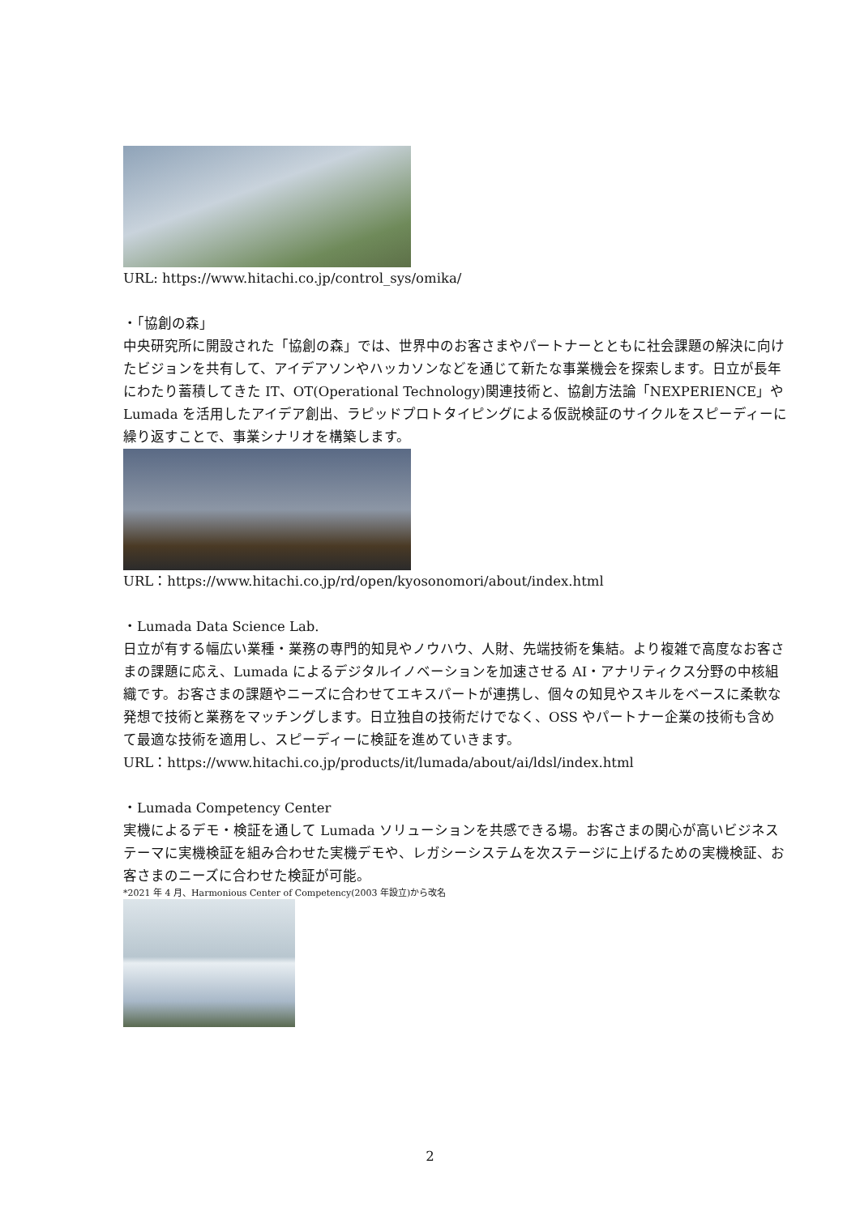URL: https://www.hitachi.co.jp/control_sys/omika/
・「協創の森」
中央研究所に開設された「協創の森」では、世界中のお客さまやパートナーとともに社会課題の解決に向けたビジョンを共有して、アイデアソンやハッカソンなどを通じて新たな事業機会を探索します。日立が長年にわたり蓄積してきた IT、OT(Operational Technology)関連技術と、協創方法論「NEXPERIENCE」や Lumada を活用したアイデア創出、ラピッドプロトタイピングによる仮説検証のサイクルをスピーディーに繰り返すことで、事業シナリオを構築します。
URL：https://www.hitachi.co.jp/rd/open/kyosonomori/about/index.html
・Lumada Data Science Lab.
日立が有する幅広い業種・業務の専門的知見やノウハウ、人財、先端技術を集結。より複雑で高度なお客さまの課題に応え、Lumada によるデジタルイノベーションを加速させる AI・アナリティクス分野の中核組織です。お客さまの課題やニーズに合わせてエキスパートが連携し、個々の知見やスキルをベースに柔軟な発想で技術と業務をマッチングします。日立独自の技術だけでなく、OSS やパートナー企業の技術も含めて最適な技術を適用し、スピーディーに検証を進めていきます。
URL：https://www.hitachi.co.jp/products/it/lumada/about/ai/ldsl/index.html
・Lumada Competency Center
実機によるデモ・検証を通して Lumada ソリューションを共感できる場。お客さまの関心が高いビジネステーマに実機検証を組み合わせた実機デモや、レガシーシステムを次ステージに上げるための実機検証、お客さまのニーズに合わせた検証が可能。
*2021 年 4 月、Harmonious Center of Competency(2003 年設立)から改名
2